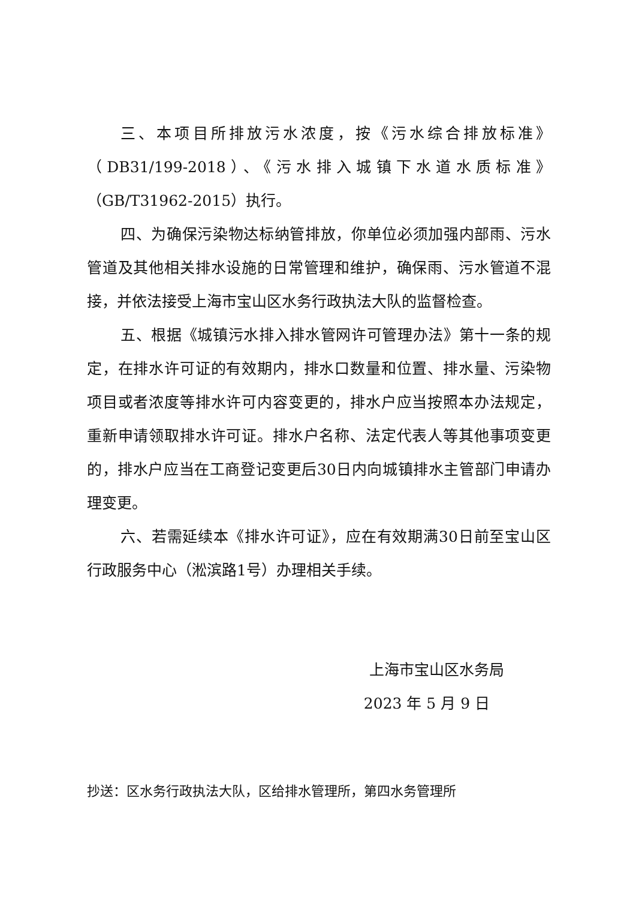三、本项目所排放污水浓度，按《污水综合排放标准》（DB31/199-2018）、《污水排入城镇下水道水质标准》（GB/T31962-2015）执行。
四、为确保污染物达标纳管排放，你单位必须加强内部雨、污水管道及其他相关排水设施的日常管理和维护，确保雨、污水管道不混接，并依法接受上海市宝山区水务行政执法大队的监督检查。
五、根据《城镇污水排入排水管网许可管理办法》第十一条的规定，在排水许可证的有效期内，排水口数量和位置、排水量、污染物项目或者浓度等排水许可内容变更的，排水户应当按照本办法规定，重新申请领取排水许可证。排水户名称、法定代表人等其他事项变更的，排水户应当在工商登记变更后30日内向城镇排水主管部门申请办理变更。
六、若需延续本《排水许可证》，应在有效期满30日前至宝山区行政服务中心（淞滨路1号）办理相关手续。
上海市宝山区水务局
2023 年 5 月 9 日
抄送：区水务行政执法大队，区给排水管理所，第四水务管理所